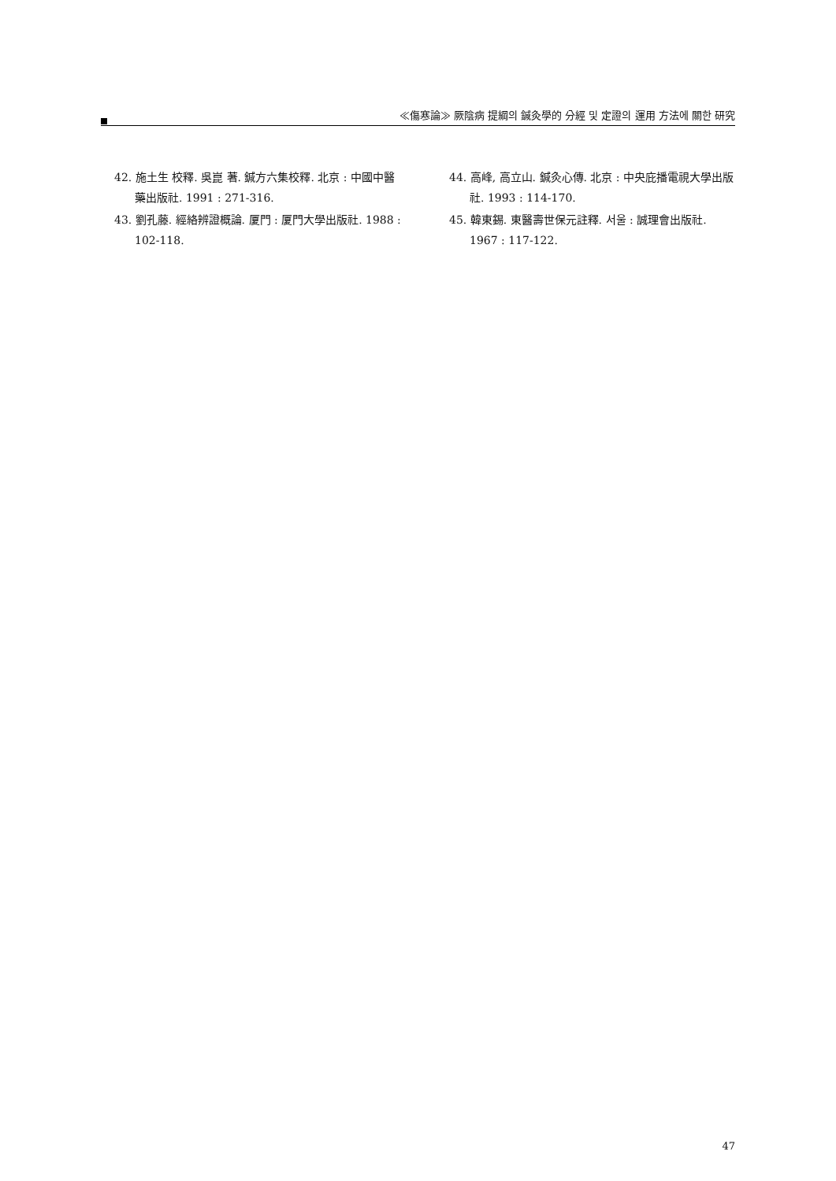≪傷寒論≫ 厥陰病 提綱의 鍼灸學的 分經 및 定證의 運用 方法에 關한 研究
42. 施土生 校釋. 吳崑 著. 鍼方六集校釋. 北京 : 中國中醫藥出版社. 1991 : 271-316.
43. 劉孔藤. 經絡辨證概論. 厦門 : 厦門大學出版社. 1988 : 102-118.
44. 高峰, 高立山. 鍼灸心傳. 北京 : 中央庇播電視大學出版社. 1993 : 114-170.
45. 韓東錫. 東醫壽世保元註釋. 서울 : 誠理會出版社. 1967 : 117-122.
47